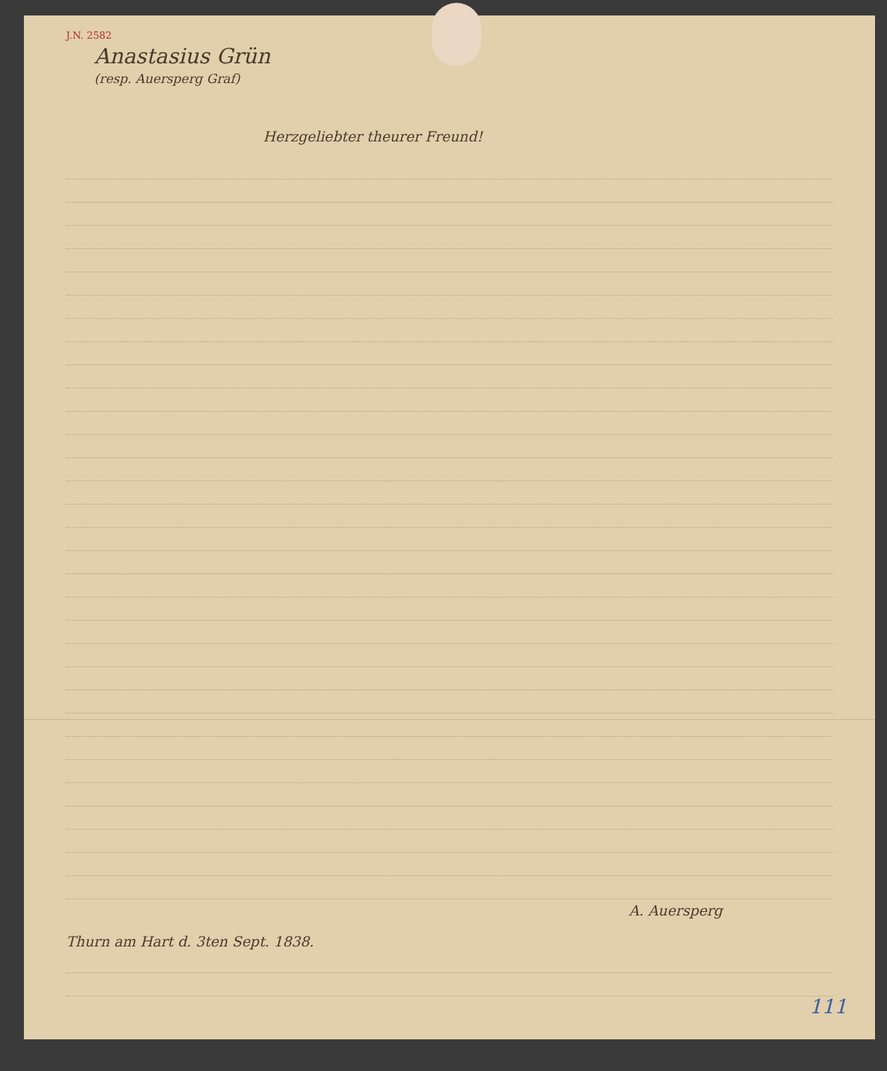J.N. 2582
Anastasius Grün
(resp. Auersperg Graf)
Herzgeliebter theurer Freund!
A. Auersperg
Thurn am Hart d. 3ten Sept. 1838.
111